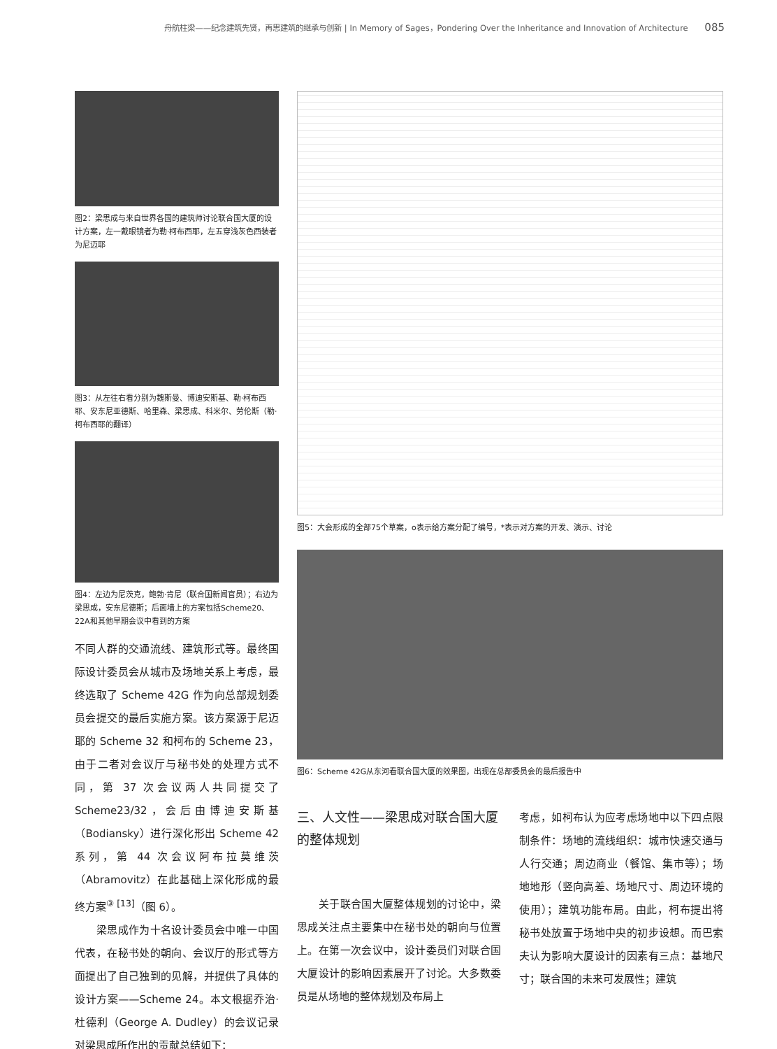舟航柱梁——纪念建筑先贤，再思建筑的继承与创新 | In Memory of Sages，Pondering Over the Inheritance and Innovation of Architecture 085
图2：梁思成与来自世界各国的建筑师讨论联合国大厦的设计方案，左一戴眼镜者为勒·柯布西耶，左五穿浅灰色西装者为尼迈耶
图3：从左往右看分别为魏斯曼、博迪安斯基、勒·柯布西耶、安东尼亚德斯、哈里森、梁思成、科米尔、劳伦斯（勒·柯布西耶的翻译）
图4：左边为尼茨克，鲍勃·肯尼（联合国新闻官员）；右边为梁思成，安东尼德斯；后面墙上的方案包括Scheme20、22A和其他早期会议中看到的方案
不同人群的交通流线、建筑形式等。最终国际设计委员会从城市及场地关系上考虑，最终选取了 Scheme 42G 作为向总部规划委员会提交的最后实施方案。该方案源于尼迈耶的 Scheme 32 和柯布的 Scheme 23，由于二者对会议厅与秘书处的处理方式不同，第 37 次会议两人共同提交了 Scheme23/32，会后由博迪安斯基（Bodiansky）进行深化形出 Scheme 42 系列，第 44 次会议阿布拉莫维茨（Abramovitz）在此基础上深化形成的最终方案<sup>③ [13]</sup>（图 6）。
　　梁思成作为十名设计委员会中唯一中国代表，在秘书处的朝向、会议厅的形式等方面提出了自己独到的见解，并提供了具体的设计方案——Scheme 24。本文根据乔治·杜德利（George A. Dudley）的会议记录对梁思成所作出的贡献总结如下：
图5：大会形成的全部75个草案，o表示给方案分配了编号，*表示对方案的开发、演示、讨论
图6：Scheme 42G从东河看联合国大厦的效果图，出现在总部委员会的最后报告中
三、人文性——梁思成对联合国大厦的整体规划
　　关于联合国大厦整体规划的讨论中，梁思成关注点主要集中在秘书处的朝向与位置上。在第一次会议中，设计委员们对联合国大厦设计的影响因素展开了讨论。大多数委员是从场地的整体规划及布局上
考虑，如柯布认为应考虑场地中以下四点限制条件：场地的流线组织：城市快速交通与人行交通；周边商业（餐馆、集市等）；场地地形（竖向高差、场地尺寸、周边环境的使用）；建筑功能布局。由此，柯布提出将秘书处放置于场地中央的初步设想。而巴索夫认为影响大厦设计的因素有三点：基地尺寸；联合国的未来可发展性；建筑